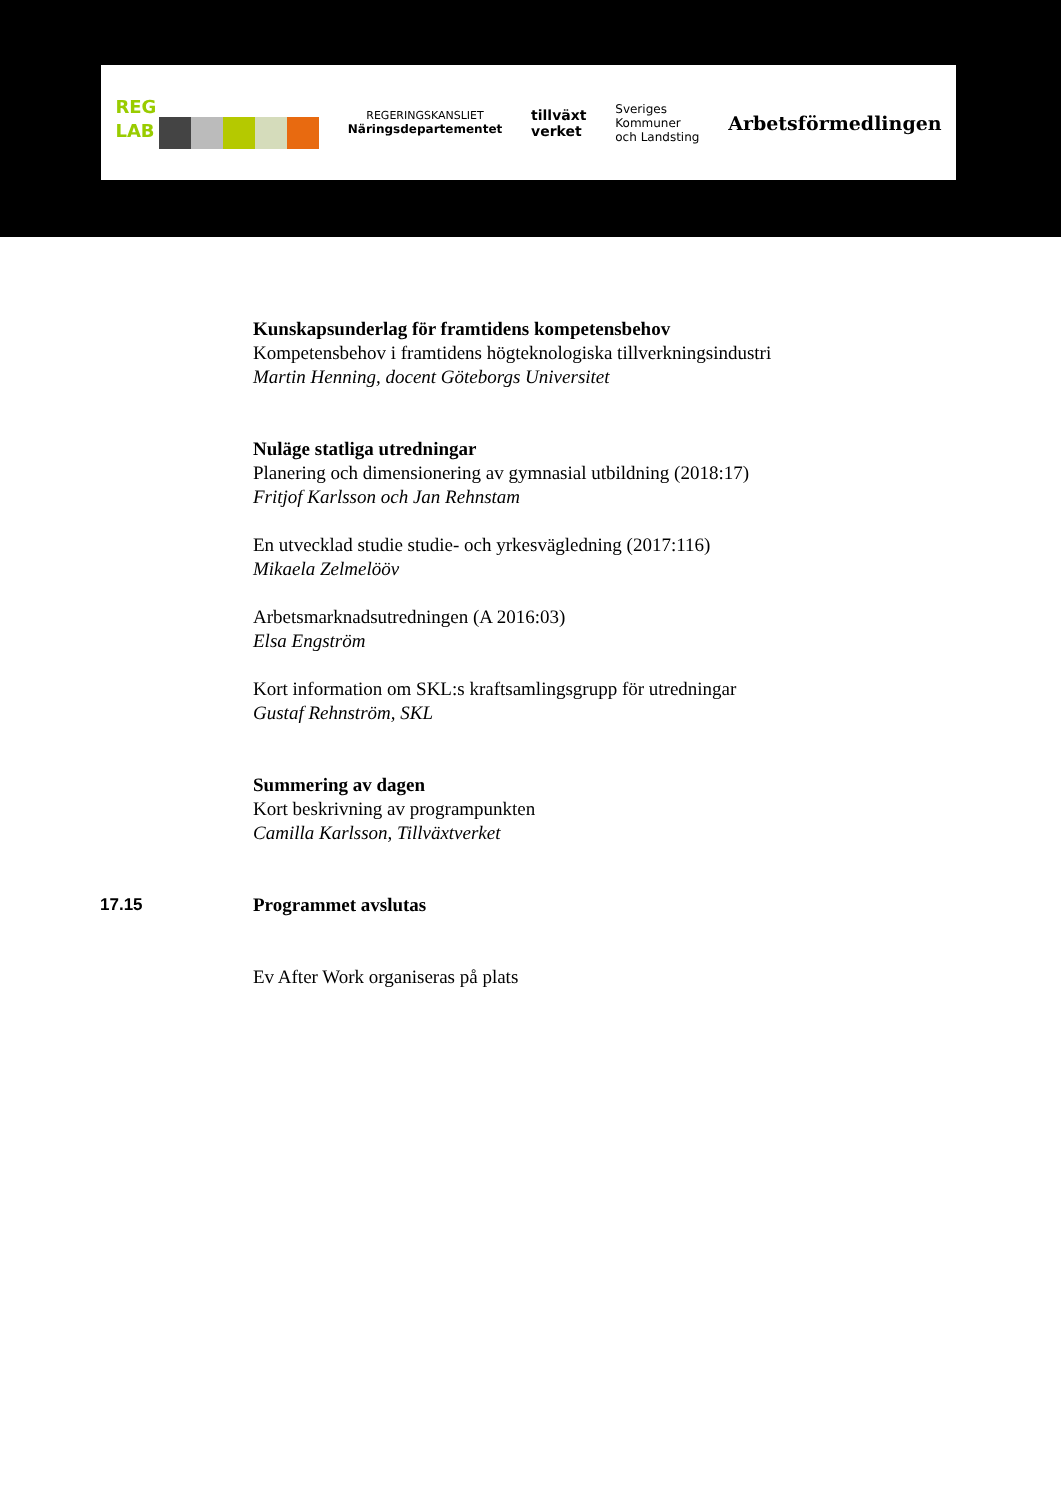REG
LAB REGERINGSKANSLIET
Näringsdepartementet tillväxt
verket Sveriges
Kommuner
och Landsting Arbetsförmedlingen
Kunskapsunderlag för framtidens kompetensbehov
Kompetensbehov i framtidens högteknologiska tillverkningsindustri
Martin Henning, docent Göteborgs Universitet
Nuläge statliga utredningar
Planering och dimensionering av gymnasial utbildning (2018:17)
Fritjof Karlsson och Jan Rehnstam
En utvecklad studie studie- och yrkesvägledning (2017:116)
Mikaela Zelmelööv
Arbetsmarknadsutredningen (A 2016:03)
Elsa Engström
Kort information om SKL:s kraftsamlingsgrupp för utredningar
Gustaf Rehnström, SKL
Summering av dagen
Kort beskrivning av programpunkten
Camilla Karlsson, Tillväxtverket
17.15 Programmet avslutas
Ev After Work organiseras på plats